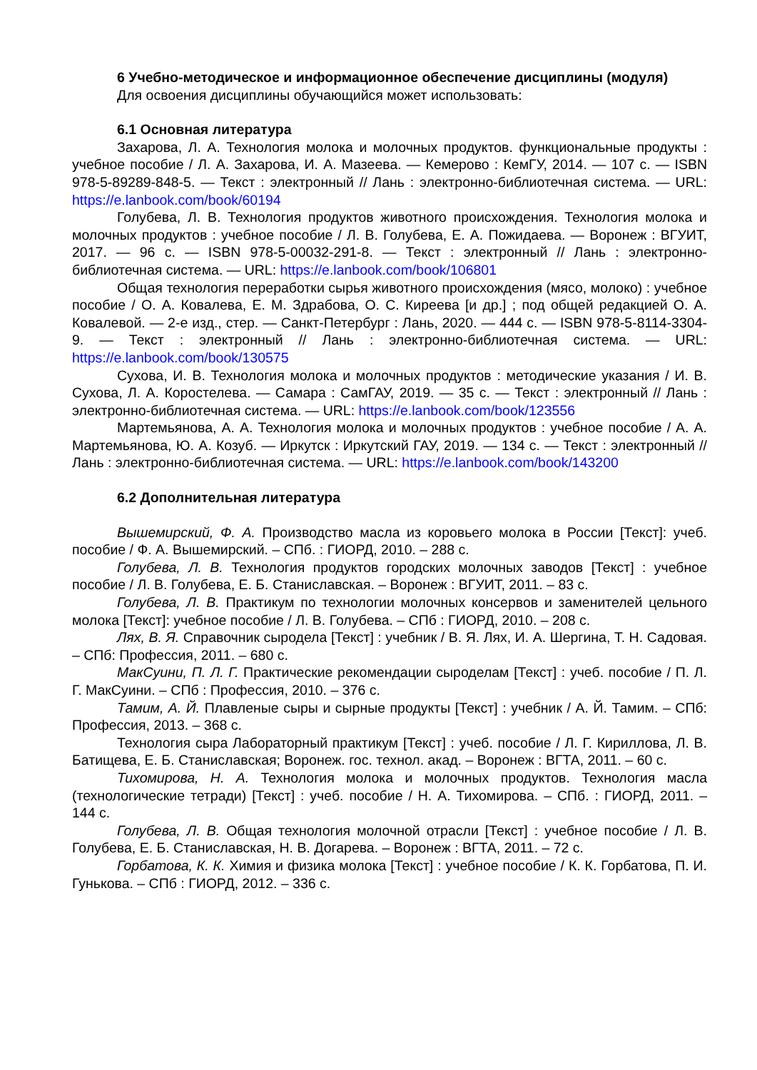6 Учебно-методическое и информационное обеспечение дисциплины (модуля)
Для освоения дисциплины обучающийся может использовать:
6.1 Основная литература
Захарова, Л. А. Технология молока и молочных продуктов. функциональные продукты : учебное пособие / Л. А. Захарова, И. А. Мазеева. — Кемерово : КемГУ, 2014. — 107 с. — ISBN 978-5-89289-848-5. — Текст : электронный // Лань : электронно-библиотечная система. — URL: https://e.lanbook.com/book/60194
Голубева, Л. В. Технология продуктов животного происхождения. Технология молока и молочных продуктов : учебное пособие / Л. В. Голубева, Е. А. Пожидаева. — Воронеж : ВГУИТ, 2017. — 96 с. — ISBN 978-5-00032-291-8. — Текст : электронный // Лань : электронно-библиотечная система. — URL: https://e.lanbook.com/book/106801
Общая технология переработки сырья животного происхождения (мясо, молоко) : учебное пособие / О. А. Ковалева, Е. М. Здрабова, О. С. Киреева [и др.] ; под общей редакцией О. А. Ковалевой. — 2-е изд., стер. — Санкт-Петербург : Лань, 2020. — 444 с. — ISBN 978-5-8114-3304-9. — Текст : электронный // Лань : электронно-библиотечная система. — URL: https://e.lanbook.com/book/130575
Сухова, И. В. Технология молока и молочных продуктов : методические указания / И. В. Сухова, Л. А. Коростелева. — Самара : СамГАУ, 2019. — 35 с. — Текст : электронный // Лань : электронно-библиотечная система. — URL: https://e.lanbook.com/book/123556
Мартемьянова, А. А. Технология молока и молочных продуктов : учебное пособие / А. А. Мартемьянова, Ю. А. Козуб. — Иркутск : Иркутский ГАУ, 2019. — 134 с. — Текст : электронный // Лань : электронно-библиотечная система. — URL: https://e.lanbook.com/book/143200
6.2 Дополнительная литература
Вышемирский, Ф. А. Производство масла из коровьего молока в России [Текст]: учеб. пособие / Ф. А. Вышемирский. – СПб. : ГИОРД, 2010. – 288 с.
Голубева, Л. В. Технология продуктов городских молочных заводов [Текст] : учебное пособие / Л. В. Голубева, Е. Б. Станиславская. – Воронеж : ВГУИТ, 2011. – 83 с.
Голубева, Л. В. Практикум по технологии молочных консервов и заменителей цельного молока [Текст]: учебное пособие / Л. В. Голубева. – СПб : ГИОРД, 2010. – 208 с.
Лях, В. Я. Справочник сыродела [Текст] : учебник / В. Я. Лях, И. А. Шергина, Т. Н. Садовая. – СПб: Профессия, 2011. – 680 с.
МакСуини, П. Л. Г. Практические рекомендации сыроделам [Текст] : учеб. пособие / П. Л. Г. МакСуини. – СПб : Профессия, 2010. – 376 с.
Тамим, А. Й. Плавленые сыры и сырные продукты [Текст] : учебник / А. Й. Тамим. – СПб: Профессия, 2013. – 368 с.
Технология сыра Лабораторный практикум [Текст] : учеб. пособие / Л. Г. Кириллова, Л. В. Батищева, Е. Б. Станиславская; Воронеж. гос. технол. акад. – Воронеж : ВГТА, 2011. – 60 с.
Тихомирова, Н. А. Технология молока и молочных продуктов. Технология масла (технологические тетради) [Текст] : учеб. пособие / Н. А. Тихомирова. – СПб. : ГИОРД, 2011. – 144 с.
Голубева, Л. В. Общая технология молочной отрасли [Текст] : учебное пособие / Л. В. Голубева, Е. Б. Станиславская, Н. В. Догарева. – Воронеж : ВГТА, 2011. – 72 с.
Горбатова, К. К. Химия и физика молока [Текст] : учебное пособие / К. К. Горбатова, П. И. Гунькова. – СПб : ГИОРД, 2012. – 336 с.